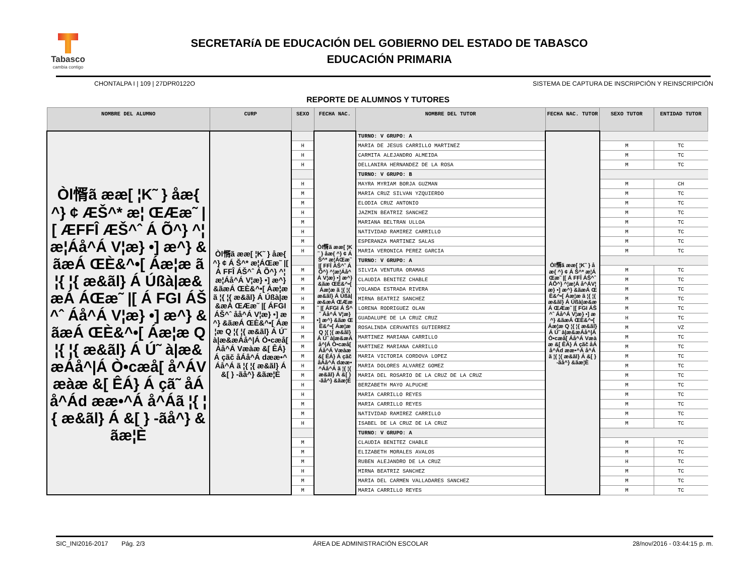Tabasco
cambia contigo
SECRETARíA DE EDUCACIÓN DEL GOBIERNO DEL ESTADO DE TABASCO
EDUCACIÓN PRIMARIA
CHONTALPA I | 109 | 27DPR0122O SISTEMA DE CAPTURA DE INSCRIPCIÓN Y REINSCRIPCIÓN
REPORTE DE ALUMNOS Y TUTORES
| NOMBRE DEL ALUMNO | CURP | SEXO | FECHA NAC. | NOMBRE DEL TUTOR | FECHA NAC. TUTOR | SEXO TUTOR | ENTIDAD TUTOR |
| --- | --- | --- | --- | --- | --- | --- | --- |
| Òl㥠ã ææ[ ¦K˜ } åæ{ ^} ¢ ÆŠ^* æ¦ ŒÆæ˜ /[ ÆFFÎ ÆŠ^ˆ Á Õ^} ^¦æ¦Áå^Á V¦æ} •] æ^} &ãæÁ ŒÈ&^•[ Áæ¦æ ã ¦{ ¦{ æ&ãl} Á Úßà/æ&æÁ ÁŒæ˜ /[ Á FGI ÁŠ^ˆ Áå^Á V¦æ} •] æ^} &ãæÁ ŒÈ&^•[ Áæ¦æ Q ¦{ ¦{ æ&ãl} Á Ú˜ à/æ&æÁå^/Á Ò•cæå[ å^ÁVæàæ &[ ÊÁ} Á çã˜ åÁå^Ád ææ•^Á å^Áã ¦{ ¦{ æ&ãl} Á &[ } -ãå^} &ãæ¦È | Òl㥠ã ææ[ ¦K˜ } åæ{ ^} ¢ Á Š^* æ¦ÁŒæ˜ /[ Á FFÎ ÁŠ^ˆ Á Õ^} ^¦æ¦Áå^Á V¦æ} •] æ^} &ãæÁ ŒÈ&^•[ Áæ¦æ ã ¦{ ¦{ æ&ãl} Á Úßà/æ&æÁ ŒÆæ˜ /[ ÁFGI ÁŠ^ˆ åå^Á V¦æ} •] æ^} &ãæÁ ŒÈ&^•[ Áæ¦æ Q ¦{ ¦{ æ&ãl} Á Ú˜ à/æ&æÁå^/Á Ò•cæå[ Áå^Á Væàæ &[ ÊÁ} Á çãč åÁå^Á dææ•^Áå^Á ã ¦{ ¦{ æ&ãl} Á &[ } -ãå^} &ãæ¦È | | Òl㥠ã ææ[ ¦K˜ } åæ{ ^} ¢ Á Š^* æ¦ÁŒæ˜ /[ FFÎ ÁŠ^ˆ Á Õ^} ^¦æ¦Áå^Á V¦æ} •] æ^} &ãæ ŒÈ&^•[ Áæ¦æ ã ¦{ ¦{ æ&ãl} Á Úßà/æ&æÁ ŒÆæ˜ /[ ÁFGI Á Š^ˆ Áå^Á V¦æ} •] æ^} &ãæ ŒÈ&^•[ Áæ¦æ Q ¦{ ¦{ æ&ãl} Á Ú˜ à/æ&æÁå^/Á Ò•cæå[ Áå^Á Væàæ &[ ÊÁ} Á çãč åÁå^Á dææ•^Áå^Á ã ¦{ ¦{ æ&ãl} Á &[ } -ãå^} &ãæ¦È | TURNO: V GRUPO: A | Òl㥠ã ææ[ ¦K˜ } åæ{ ^} ¢ Á Š^* æ¦ÁŒæ˜ /[ Á FFÎ ÁŠ^ˆ ÁÕ^} ^¦æ¦Á å^ÁV¦æ} •] æ^} &ãæÁ ŒÈ&^•[ Áæ¦æ ã ¦{ ¦{ æ&ãl} Á Úßà/æ&æÁ ŒÆæ˜ /[ FGI ÁŠ^ˆ Áå^Á V¦æ} •] æ^} &ãæÁ ŒÈ&^•[ Áæ¦æ Q ¦{ ¦{ æ&ãl} Á Ú˜ à/æ&æÁå^/Á Ò•cæå[ Áå^Á Væàæ &[ ÊÁ} Á çãč åÁå^Ád ææ•^Á å^Áã ¦{ ¦{ æ&ãl} Á &[ } -ãå^} &ãæ¦È | | |
| | | H | | MARIA DE JESUS CARRILLO MARTINEZ | | M | TC |
| | | H | | CARMITA ALEJANDRO ALMEIDA | | M | TC |
| | | H | | DELLANIRA HERNANDEZ DE LA ROSA | | M | TC |
| | | | | TURNO: V GRUPO: B | | | |
| | | H | | MAYRA MYRIAM BORJA GUZMAN | | M | CH |
| | | M | | MARIA CRUZ SILVAN YZQUIERDO | | M | TC |
| | | M | | ELODIA CRUZ ANTONIO | | M | TC |
| | | H | | JAZMIN BEATRIZ SANCHEZ | | M | TC |
| | | M | | MARIANA BELTRAN ULLOA | | M | TC |
| | | H | | NATIVIDAD RAMIREZ CARRILLO | | M | TC |
| | | M | | ESPERANZA MARTINEZ SALAS | | M | TC |
| | | H | | MARIA VERONICA PEREZ GARCIA | | M | TC |
| | | | | TURNO: V GRUPO: A | | | |
| | | M | | SILVIA VENTURA ORAMAS | | M | TC |
| | | M | | CLAUDIA BENITEZ CHABLE | | M | TC |
| | | M | | YOLANDA ESTRADA RIVERA | | M | TC |
| | | H | | MIRNA BEATRIZ SANCHEZ | | M | TC |
| | | M | | LORENA RODRIGUEZ OLAN | | M | TC |
| | | M | | GUADALUPE DE LA CRUZ CRUZ | | H | TC |
| | | H | | ROSALINDA CERVANTES GUTIERREZ | | M | VZ |
| | | M | | MARTINEZ MARIANA CARRILLO | | M | TC |
| | | M | | MARTINEZ MARIANA CARRILLO | | M | TC |
| | | M | | MARIA VICTORIA CORDOVA LOPEZ | | M | TC |
| | | H | | MARIA DOLORES ALVAREZ GOMEZ | | M | TC |
| | | M | | MARIA DEL ROSARIO DE LA CRUZ DE LA CRUZ | | M | TC |
| | | H | | BERZABETH MAYO ALPUCHE | | M | TC |
| | | H | | MARIA CARRILLO REYES | | M | TC |
| | | M | | MARIA CARRILLO REYES | | M | TC |
| | | M | | NATIVIDAD RAMIREZ CARRILLO | | M | TC |
| | | H | | ISABEL DE LA CRUZ DE LA CRUZ | | M | TC |
| | | | | TURNO: V GRUPO: A | | | |
| | | M | | CLAUDIA BENITEZ CHABLE | | M | TC |
| | | M | | ELIZABETH MORALES AVALOS | | M | TC |
| | | M | | RUBEN ALEJANDRO DE LA CRUZ | | H | TC |
| | | H | | MIRNA BEATRIZ SANCHEZ | | M | TC |
| | | M | | MARIA DEL CARMEN VALLADARES SANCHEZ | | M | TC |
| | | M | | MARIA CARRILLO REYES | | M | TC |
SIC_INI2016-2017 Pág. 2/3 ÁREA DE ADMINISTRACIÓN ESCOLAR 28/nov/2016 - 03:44:15 p. m.